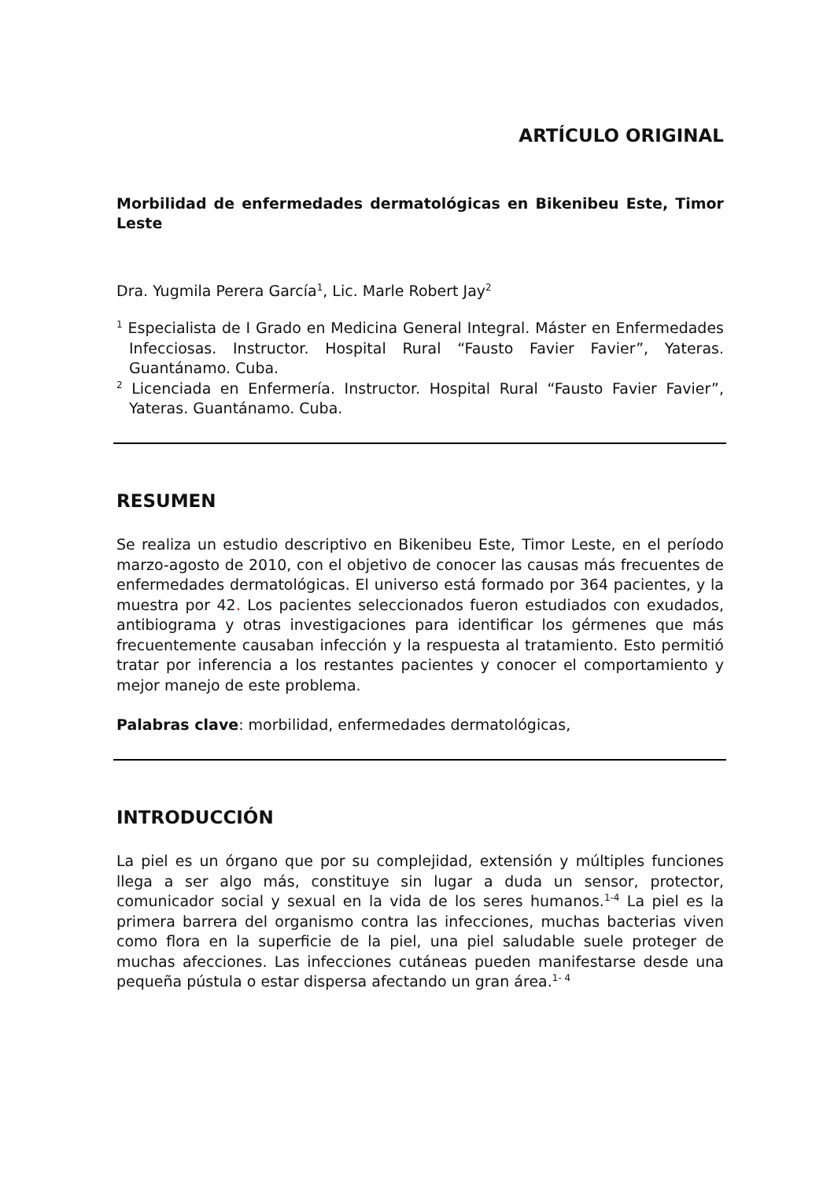ARTÍCULO ORIGINAL
Morbilidad de enfermedades dermatológicas en Bikenibeu Este, Timor Leste
Dra. Yugmila Perera García<sup>1</sup>, Lic. Marle Robert Jay<sup>2</sup>
<sup>1</sup> Especialista de I Grado en Medicina General Integral. Máster en Enfermedades Infecciosas. Instructor. Hospital Rural “Fausto Favier Favier”, Yateras. Guantánamo. Cuba.
<sup>2</sup> Licenciada en Enfermería. Instructor. Hospital Rural “Fausto Favier Favier”, Yateras. Guantánamo. Cuba.
RESUMEN
Se realiza un estudio descriptivo en Bikenibeu Este, Timor Leste, en el período marzo-agosto de 2010, con el objetivo de conocer las causas más frecuentes de enfermedades dermatológicas. El universo está formado por 364 pacientes, y la muestra por 42. Los pacientes seleccionados fueron estudiados con exudados, antibiograma y otras investigaciones para identificar los gérmenes que más frecuentemente causaban infección y la respuesta al tratamiento. Esto permitió tratar por inferencia a los restantes pacientes y conocer el comportamiento y mejor manejo de este problema.
Palabras clave: morbilidad, enfermedades dermatológicas,
INTRODUCCIÓN
La piel es un órgano que por su complejidad, extensión y múltiples funciones llega a ser algo más, constituye sin lugar a duda un sensor, protector, comunicador social y sexual en la vida de los seres humanos.<sup>1-4</sup> La piel es la primera barrera del organismo contra las infecciones, muchas bacterias viven como flora en la superficie de la piel, una piel saludable suele proteger de muchas afecciones. Las infecciones cutáneas pueden manifestarse desde una pequeña pústula o estar dispersa afectando un gran área.<sup>1- 4</sup>